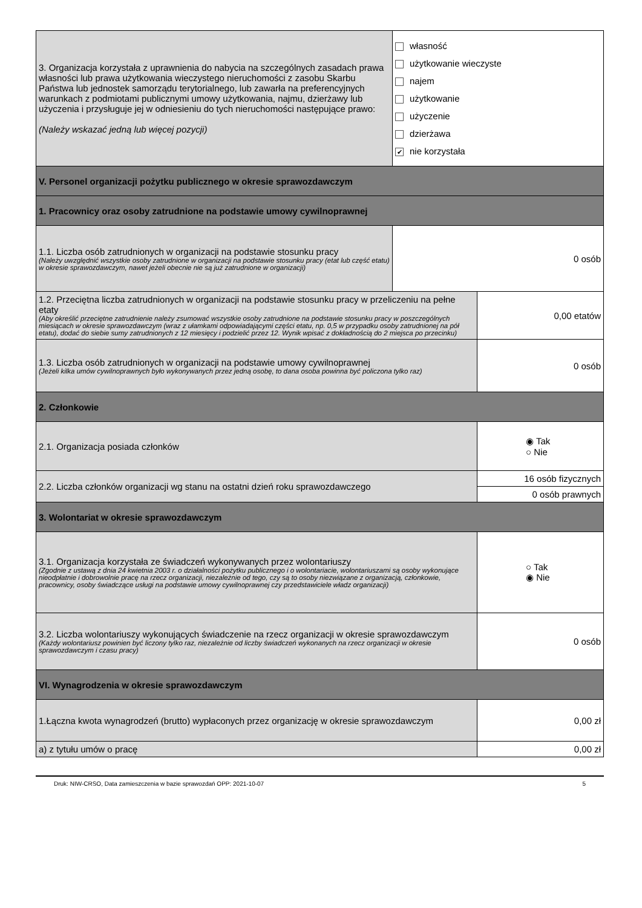| 3. Organizacja korzystała z uprawnienia do nabycia na szczególnych zasadach prawa własności lub prawa użytkowania wieczystego nieruchomości z zasobu Skarbu Państwa lub jednostek samorządu terytorialnego, lub zawarła na preferencyjnych warunkach z podmiotami publicznymi umowy użytkowania, najmu, dzierżawy lub użyczenia i przysługuje jej w odniesieniu do tych nieruchomości następujące prawo: (Należy wskazać jedną lub więcej pozycji) | własność użytkowanie wieczyste najem użytkowanie użyczenie dzierżawa ✔ nie korzystała | |
| V. Personel organizacji pożytku publicznego w okresie sprawozdawczym | | |
| 1. Pracownicy oraz osoby zatrudnione na podstawie umowy cywilnoprawnej | | |
| 1.1. Liczba osób zatrudnionych w organizacji na podstawie stosunku pracy (Należy uwzględnić wszystkie osoby zatrudnione w organizacji na podstawie stosunku pracy (etat lub część etatu) w okresie sprawozdawczym, nawet jeżeli obecnie nie są już zatrudnione w organizacji) | 0 osób | |
| 1.2. Przeciętna liczba zatrudnionych w organizacji na podstawie stosunku pracy w przeliczeniu na pełne etaty (Aby określić przeciętne zatrudnienie należy zsumować wszystkie osoby zatrudnione na podstawie stosunku pracy w poszczególnych miesiącach w okresie sprawozdawczym (wraz z ułamkami odpowiadającymi części etatu, np. 0,5 w przypadku osoby zatrudnionej na pół etatu), dodać do siebie sumy zatrudnionych z 12 miesięcy i podzielić przez 12. Wynik wpisać z dokładnością do 2 miejsca po przecinku) | | 0,00 etatów |
| 1.3. Liczba osób zatrudnionych w organizacji na podstawie umowy cywilnoprawnej (Jeżeli kilka umów cywilnoprawnych było wykonywanych przez jedną osobę, to dana osoba powinna być policzona tylko raz) | | 0 osób |
| 2. Członkowie | | |
| 2.1. Organizacja posiada członków | | ◉ Tak ○ Nie |
| 2.2. Liczba członków organizacji wg stanu na ostatni dzień roku sprawozdawczego | | 16 osób fizycznych |
| | | 0 osób prawnych |
| 3. Wolontariat w okresie sprawozdawczym | | |
| 3.1. Organizacja korzystała ze świadczeń wykonywanych przez wolontariuszy (Zgodnie z ustawą z dnia 24 kwietnia 2003 r. o działalności pożytku publicznego i o wolontariacie, wolontariuszami są osoby wykonujące nieodpłatnie i dobrowolnie pracę na rzecz organizacji, niezależnie od tego, czy są to osoby niezwiązane z organizacją, członkowie, pracownicy, osoby świadczące usługi na podstawie umowy cywilnoprawnej czy przedstawiciele władz organizacji) | | ○ Tak ◉ Nie |
| 3.2. Liczba wolontariuszy wykonujących świadczenie na rzecz organizacji w okresie sprawozdawczym (Każdy wolontariusz powinien być liczony tylko raz, niezależnie od liczby świadczeń wykonanych na rzecz organizacji w okresie sprawozdawczym i czasu pracy) | | 0 osób |
| VI. Wynagrodzenia w okresie sprawozdawczym | | |
| 1.Łączna kwota wynagrodzeń (brutto) wypłaconych przez organizację w okresie sprawozdawczym | | 0,00 zł |
| a) z tytułu umów o pracę | | 0,00 zł |
Druk: NIW-CRSO, Data zamieszczenia w bazie sprawozdań OPP: 2021-10-07 5